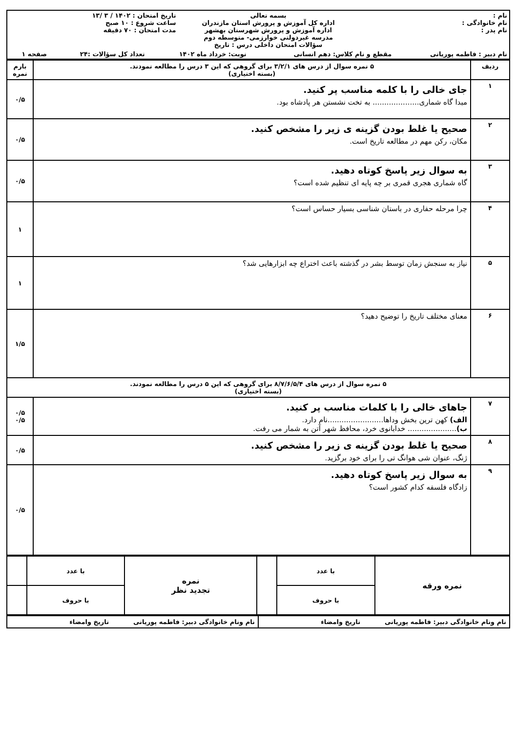| / نام : نام خانوادگی : نام پدر : / بسمه تعالی اداره کل آموزش و پرورش استان مازندران اداره آموزش و پرورش شهرستان بهشهر مدرسه غیردولتی خوارزمی- متوسطه دوم سؤالات امتحان داخلی درس : تاریخ / تاریخ امتحان : ۱۴۰۲ / ۳ /۱۳ ساعت شروع : ۱۰ صبح مدت امتحان : ۷۰ دقیقه / / نام دبیر : فاطمه پوریانی / مقطع و نام کلاس: دهم انسانی / نوبت: خرداد ماه ۱۴۰۲ / تعداد کل سؤالات :۲۴ / صفحه ۱ / |
| ردیف | ۵ نمره سوال از درس های ۳/۲/۱ برای گروهی که این ۳ درس را مطالعه نمودند. (بسته اختیاری) | بارم نمره |
| --- | --- | --- |
| ۱ | جای خالی را با کلمه مناسب پر کنید. مبدا گاه شماری.................... به تخت نشستن هر پادشاه بود. | ۰/۵ |
| ۲ | صحیح یا غلط بودن گزینه ی زیر را مشخص کنید. مکان، رکن مهم در مطالعه تاریخ است. | ۰/۵ |
| ۳ | به سوال زیر پاسخ کوتاه دهید. گاه شماری هجری قمری بر چه پایه ای تنظیم شده است؟ | ۰/۵ |
| ۴ | چرا مرحله حفاری در باستان شناسی بسیار حساس است؟ | ۱ |
| ۵ | نیاز به سنجش زمان توسط بشر در گذشته باعث اختراع چه ابزارهایی شد؟ | ۱ |
| ۶ | معنای مختلف تاریخ را توضیح دهید؟ | ۱/۵ |
| ۵ نمره سوال از درس های ۸/۷/۶/۵/۴ برای گروهی که این ۵ درس را مطالعه نمودند. (بسته اختیاری) | | |
| ۷ | جاهای خالی را با کلمات مناسب پر کنید. الف) کهن ترین بخش وداها........................نام دارد. ب) ..................... خدابانوی خرد، محافظ شهر آتن به شمار می رفت. | ۰/۵ ۰/۵ |
| ۸ | صحیح یا غلط بودن گزینه ی زیر را مشخص کنید. ژنگ، عنوان شی هوانگ تی را برای خود برگزید. | ۰/۵ |
| ۹ | به سوال زیر پاسخ کوتاه دهید. زادگاه فلسفه کدام کشور است؟ | ۰/۵ |
| نمره ورقه | با عدد | | نمره تجدید نظر | با عدد | |
| | با حروف | | | با حروف | |
| نام ونام خانوادگی دبیر: فاطمه پوریانی تاریخ وامضاء | نام ونام خانوادگی دبیر: فاطمه پوریانی تاریخ وامضاء |